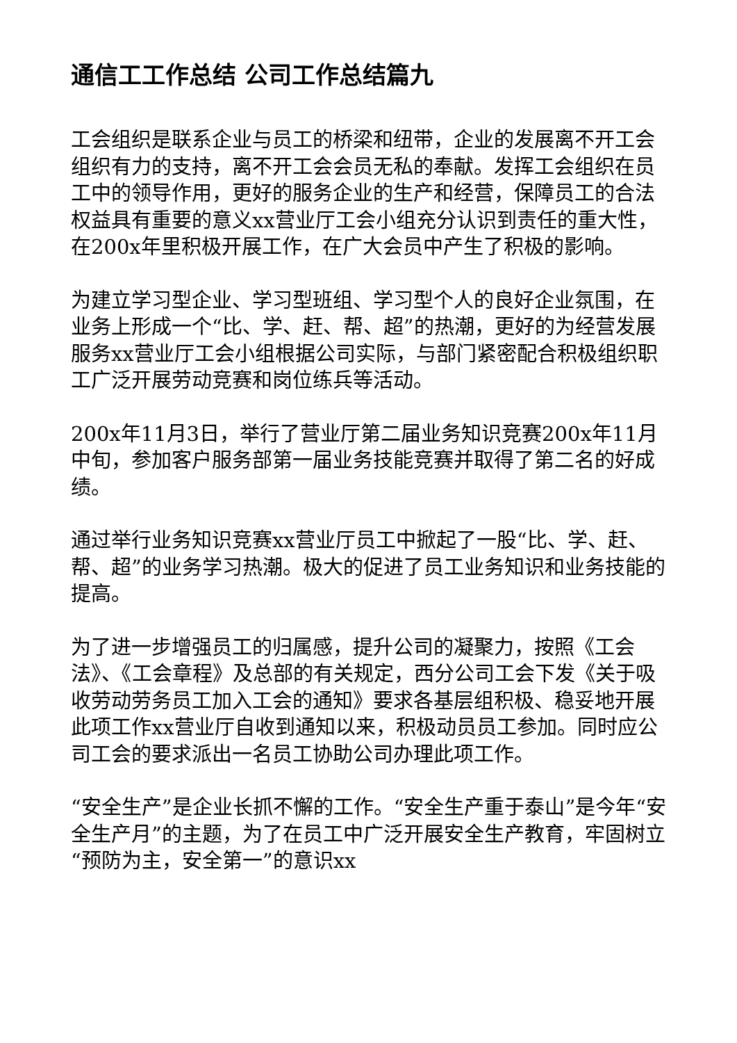通信工工作总结 公司工作总结篇九
工会组织是联系企业与员工的桥梁和纽带，企业的发展离不开工会组织有力的支持，离不开工会会员无私的奉献。发挥工会组织在员工中的领导作用，更好的服务企业的生产和经营，保障员工的合法权益具有重要的意义xx营业厅工会小组充分认识到责任的重大性，在200x年里积极开展工作，在广大会员中产生了积极的影响。
为建立学习型企业、学习型班组、学习型个人的良好企业氛围，在业务上形成一个“比、学、赶、帮、超”的热潮，更好的为经营发展服务xx营业厅工会小组根据公司实际，与部门紧密配合积极组织职工广泛开展劳动竞赛和岗位练兵等活动。
200x年11月3日，举行了营业厅第二届业务知识竞赛200x年11月中旬，参加客户服务部第一届业务技能竞赛并取得了第二名的好成绩。
通过举行业务知识竞赛xx营业厅员工中掀起了一股“比、学、赶、帮、超”的业务学习热潮。极大的促进了员工业务知识和业务技能的提高。
为了进一步增强员工的归属感，提升公司的凝聚力，按照《工会法》、《工会章程》及总部的有关规定，西分公司工会下发《关于吸收劳动劳务员工加入工会的通知》要求各基层组积极、稳妥地开展此项工作xx营业厅自收到通知以来，积极动员员工参加。同时应公司工会的要求派出一名员工协助公司办理此项工作。
“安全生产”是企业长抓不懈的工作。“安全生产重于泰山”是今年“安全生产月”的主题，为了在员工中广泛开展安全生产教育，牢固树立“预防为主，安全第一”的意识xx